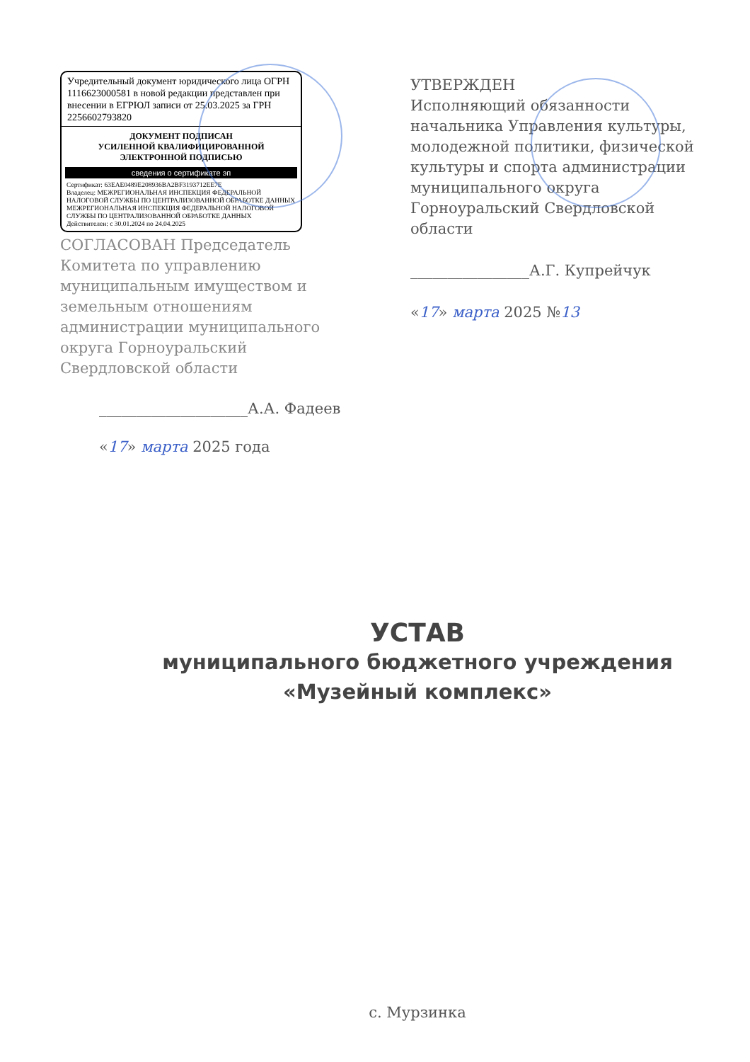Учредительный документ юридического лица ОГРН 1116623000581 в новой редакции представлен при внесении в ЕГРЮЛ записи от 25.03.2025 за ГРН 2256602793820
ДОКУМЕНТ ПОДПИСАН
УСИЛЕННОЙ КВАЛИФИЦИРОВАННОЙ
ЭЛЕКТРОННОЙ ПОДПИСЬЮ
сведения о сертификате эп
Сертификат: 63EAE0489E208936BA2BF3193712EE7E
Владелец: МЕЖРЕГИОНАЛЬНАЯ ИНСПЕКЦИЯ ФЕДЕРАЛЬНОЙ НАЛОГОВОЙ СЛУЖБЫ ПО ЦЕНТРАЛИЗОВАННОЙ ОБРАБОТКЕ ДАННЫХ МЕЖРЕГИОНАЛЬНАЯ ИНСПЕКЦИЯ ФЕДЕРАЛЬНОЙ НАЛОГОВОЙ СЛУЖБЫ ПО ЦЕНТРАЛИЗОВАННОЙ ОБРАБОТКЕ ДАННЫХ
Действителен: с 30.01.2024 по 24.04.2025
СОГЛАСОВАН Председатель Комитета по управлению муниципальным имуществом и земельным отношениям администрации муниципального округа Горноуральский Свердловской области
____________________А.А. Фадеев
«17» марта 2025 года
УТВЕРЖДЕН
Исполняющий обязанности начальника Управления культуры, молодежной политики, физической культуры и спорта администрации муниципального округа Горноуральский Свердловской области
________________А.Г. Купрейчук
«17» марта 2025 №13
УСТАВ
муниципального бюджетного учреждения
«Музейный комплекс»
с. Мурзинка